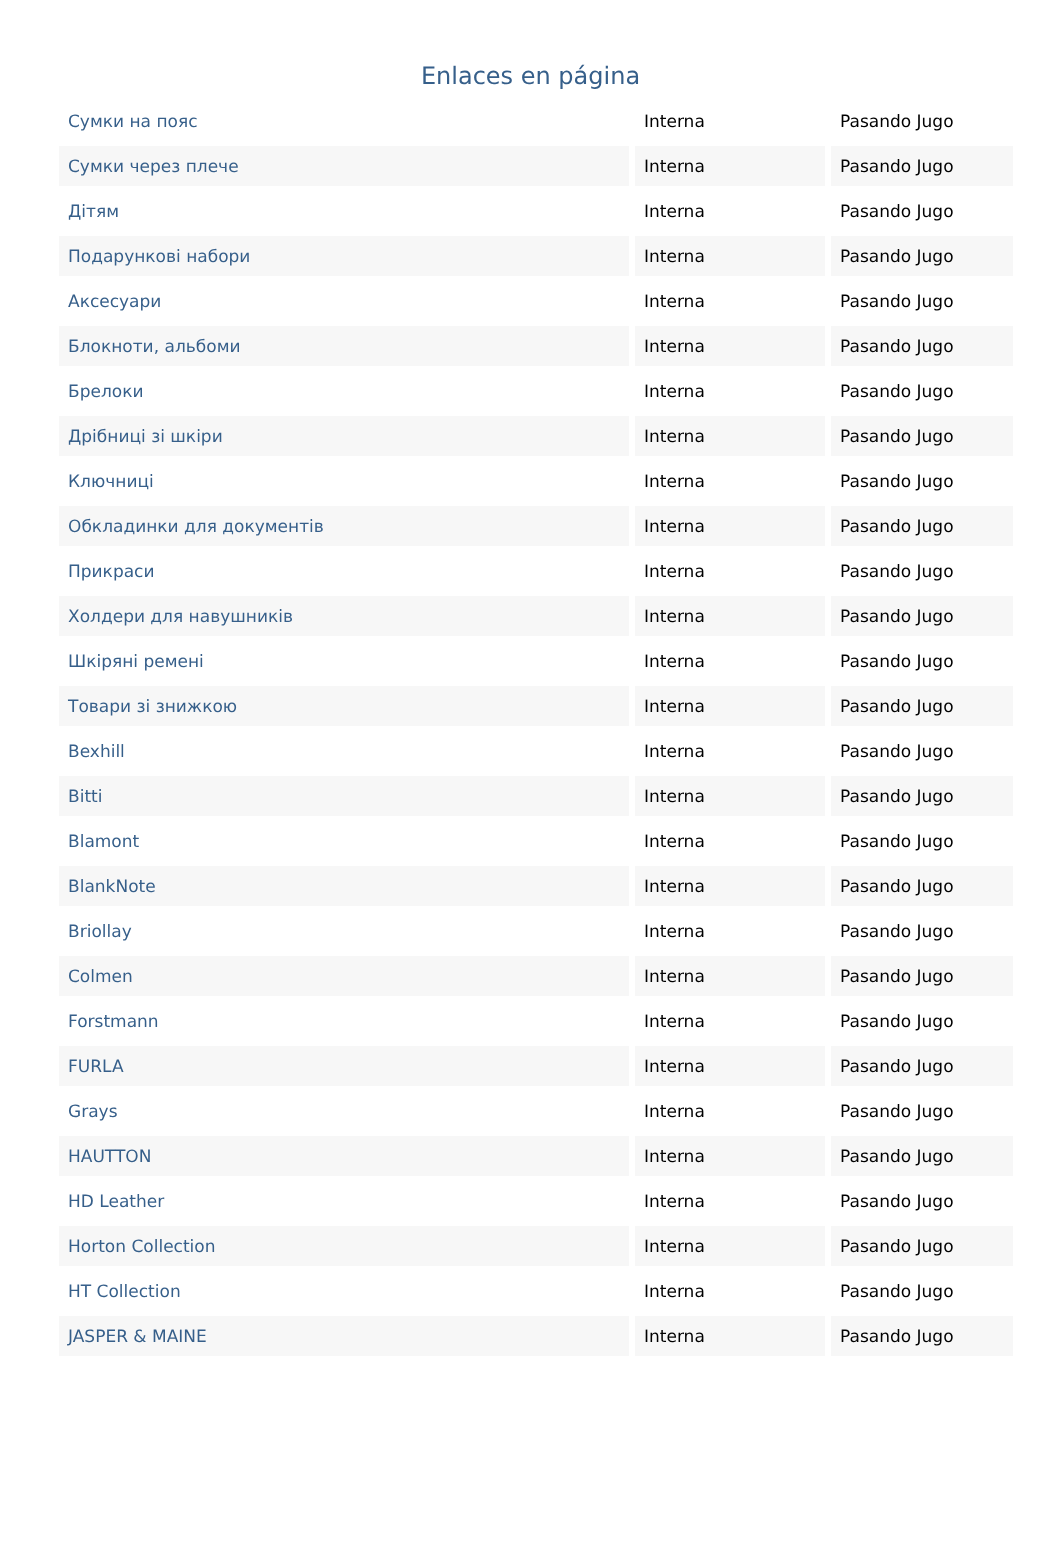Enlaces en página
| Сумки на пояс | Interna | Pasando Jugo |
| Сумки через плече | Interna | Pasando Jugo |
| Дітям | Interna | Pasando Jugo |
| Подарункові набори | Interna | Pasando Jugo |
| Аксесуари | Interna | Pasando Jugo |
| Блокноти, альбоми | Interna | Pasando Jugo |
| Брелоки | Interna | Pasando Jugo |
| Дрібниці зі шкіри | Interna | Pasando Jugo |
| Ключниці | Interna | Pasando Jugo |
| Обкладинки для документів | Interna | Pasando Jugo |
| Прикраси | Interna | Pasando Jugo |
| Холдери для навушників | Interna | Pasando Jugo |
| Шкіряні ремені | Interna | Pasando Jugo |
| Товари зі знижкою | Interna | Pasando Jugo |
| Bexhill | Interna | Pasando Jugo |
| Bitti | Interna | Pasando Jugo |
| Blamont | Interna | Pasando Jugo |
| BlankNote | Interna | Pasando Jugo |
| Briollay | Interna | Pasando Jugo |
| Colmen | Interna | Pasando Jugo |
| Forstmann | Interna | Pasando Jugo |
| FURLA | Interna | Pasando Jugo |
| Grays | Interna | Pasando Jugo |
| HAUTTON | Interna | Pasando Jugo |
| HD Leather | Interna | Pasando Jugo |
| Horton Collection | Interna | Pasando Jugo |
| HT Collection | Interna | Pasando Jugo |
| JASPER & MAINE | Interna | Pasando Jugo |